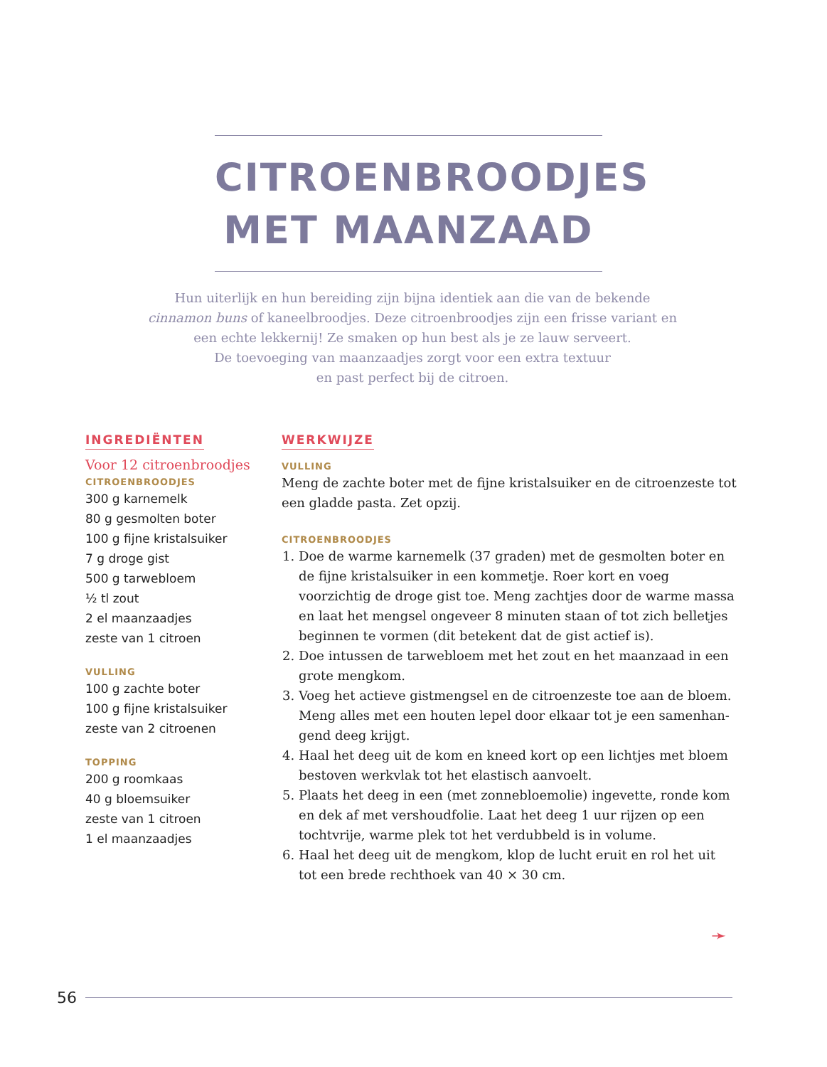CITROENBROODJES
MET MAANZAAD
Hun uiterlijk en hun bereiding zijn bijna identiek aan die van de bekende cinnamon buns of kaneelbroodjes. Deze citroenbroodjes zijn een frisse variant en een echte lekkernij! Ze smaken op hun best als je ze lauw serveert.
De toevoeging van maanzaadjes zorgt voor een extra textuur
en past perfect bij de citroen.
INGREDIËNTEN
Voor 12 citroenbroodjes
CITROENBROODJES
300 g karnemelk
80 g gesmolten boter
100 g fijne kristalsuiker
7 g droge gist
500 g tarwebloem
½ tl zout
2 el maanzaadjes
zeste van 1 citroen
VULLING
100 g zachte boter
100 g fijne kristalsuiker
zeste van 2 citroenen
TOPPING
200 g roomkaas
40 g bloemsuiker
zeste van 1 citroen
1 el maanzaadjes
WERKWIJZE
VULLING
Meng de zachte boter met de fijne kristalsuiker en de citroenzeste tot een gladde pasta. Zet opzij.
CITROENBROODJES
1. Doe de warme karnemelk (37 graden) met de gesmolten boter en de fijne kristalsuiker in een kommetje. Roer kort en voeg voorzichtig de droge gist toe. Meng zachtjes door de warme massa en laat het mengsel ongeveer 8 minuten staan of tot zich belletjes beginnen te vormen (dit betekent dat de gist actief is).
2. Doe intussen de tarwebloem met het zout en het maanzaad in een grote mengkom.
3. Voeg het actieve gistmengsel en de citroenzeste toe aan de bloem. Meng alles met een houten lepel door elkaar tot je een samenhan-gend deeg krijgt.
4. Haal het deeg uit de kom en kneed kort op een lichtjes met bloem bestoven werkvlak tot het elastisch aanvoelt.
5. Plaats het deeg in een (met zonnebloemolie) ingevette, ronde kom en dek af met vershoudfolie. Laat het deeg 1 uur rijzen op een tochtvrije, warme plek tot het verdubbeld is in volume.
6. Haal het deeg uit de mengkom, klop de lucht eruit en rol het uit tot een brede rechthoek van 40 × 30 cm.
➛
56